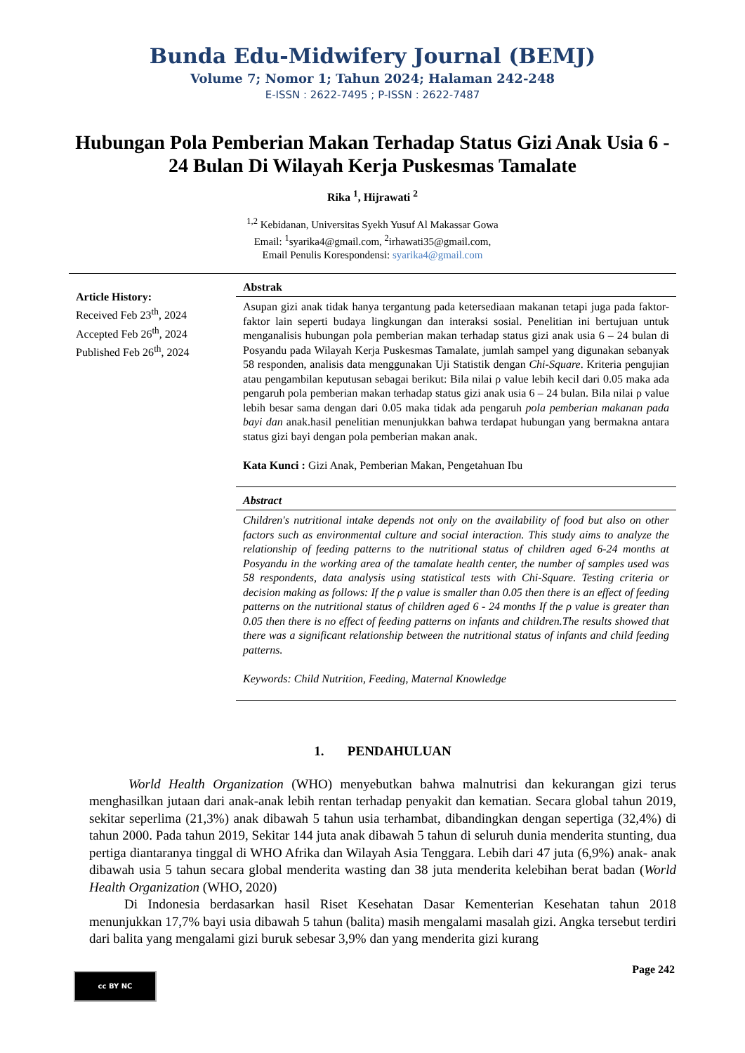Bunda Edu-Midwifery Journal (BEMJ)
Volume 7; Nomor 1; Tahun 2024; Halaman 242-248
E-ISSN : 2622-7495 ; P-ISSN : 2622-7487
Hubungan Pola Pemberian Makan Terhadap Status Gizi Anak Usia 6 - 24 Bulan Di Wilayah Kerja Puskesmas Tamalate
Rika <sup>1</sup>, Hijrawati <sup>2</sup>
<sup>1,2</sup> Kebidanan, Universitas Syekh Yusuf Al Makassar Gowa
Email: <sup>1</sup>syarika4@gmail.com, <sup>2</sup>irhawati35@gmail.com,
Email Penulis Korespondensi: syarika4@gmail.com
Article History:
Received Feb 23<sup>th</sup>, 2024
Accepted Feb 26<sup>th</sup>, 2024
Published Feb 26<sup>th</sup>, 2024
Abstrak
Asupan gizi anak tidak hanya tergantung pada ketersediaan makanan tetapi juga pada faktor-faktor lain seperti budaya lingkungan dan interaksi sosial. Penelitian ini bertujuan untuk menganalisis hubungan pola pemberian makan terhadap status gizi anak usia 6 – 24 bulan di Posyandu pada Wilayah Kerja Puskesmas Tamalate, jumlah sampel yang digunakan sebanyak 58 responden, analisis data menggunakan Uji Statistik dengan Chi-Square. Kriteria pengujian atau pengambilan keputusan sebagai berikut: Bila nilai ρ value lebih kecil dari 0.05 maka ada pengaruh pola pemberian makan terhadap status gizi anak usia 6 – 24 bulan. Bila nilai ρ value lebih besar sama dengan dari 0.05 maka tidak ada pengaruh pola pemberian makanan pada bayi dan anak.hasil penelitian menunjukkan bahwa terdapat hubungan yang bermakna antara status gizi bayi dengan pola pemberian makan anak.
Kata Kunci : Gizi Anak, Pemberian Makan, Pengetahuan Ibu
Abstract
Children's nutritional intake depends not only on the availability of food but also on other factors such as environmental culture and social interaction. This study aims to analyze the relationship of feeding patterns to the nutritional status of children aged 6-24 months at Posyandu in the working area of the tamalate health center, the number of samples used was 58 respondents, data analysis using statistical tests with Chi-Square. Testing criteria or decision making as follows: If the ρ value is smaller than 0.05 then there is an effect of feeding patterns on the nutritional status of children aged 6 - 24 months If the ρ value is greater than 0.05 then there is no effect of feeding patterns on infants and children.The results showed that there was a significant relationship between the nutritional status of infants and child feeding patterns.
Keywords: Child Nutrition, Feeding, Maternal Knowledge
1. PENDAHULUAN
World Health Organization (WHO) menyebutkan bahwa malnutrisi dan kekurangan gizi terus menghasilkan jutaan dari anak-anak lebih rentan terhadap penyakit dan kematian. Secara global tahun 2019, sekitar seperlima (21,3%) anak dibawah 5 tahun usia terhambat, dibandingkan dengan sepertiga (32,4%) di tahun 2000. Pada tahun 2019, Sekitar 144 juta anak dibawah 5 tahun di seluruh dunia menderita stunting, dua pertiga diantaranya tinggal di WHO Afrika dan Wilayah Asia Tenggara. Lebih dari 47 juta (6,9%) anak- anak dibawah usia 5 tahun secara global menderita wasting dan 38 juta menderita kelebihan berat badan (World Health Organization (WHO, 2020)
Di Indonesia berdasarkan hasil Riset Kesehatan Dasar Kementerian Kesehatan tahun 2018 menunjukkan 17,7% bayi usia dibawah 5 tahun (balita) masih mengalami masalah gizi. Angka tersebut terdiri dari balita yang mengalami gizi buruk sebesar 3,9% dan yang menderita gizi kurang
Page 242 cc BY NC